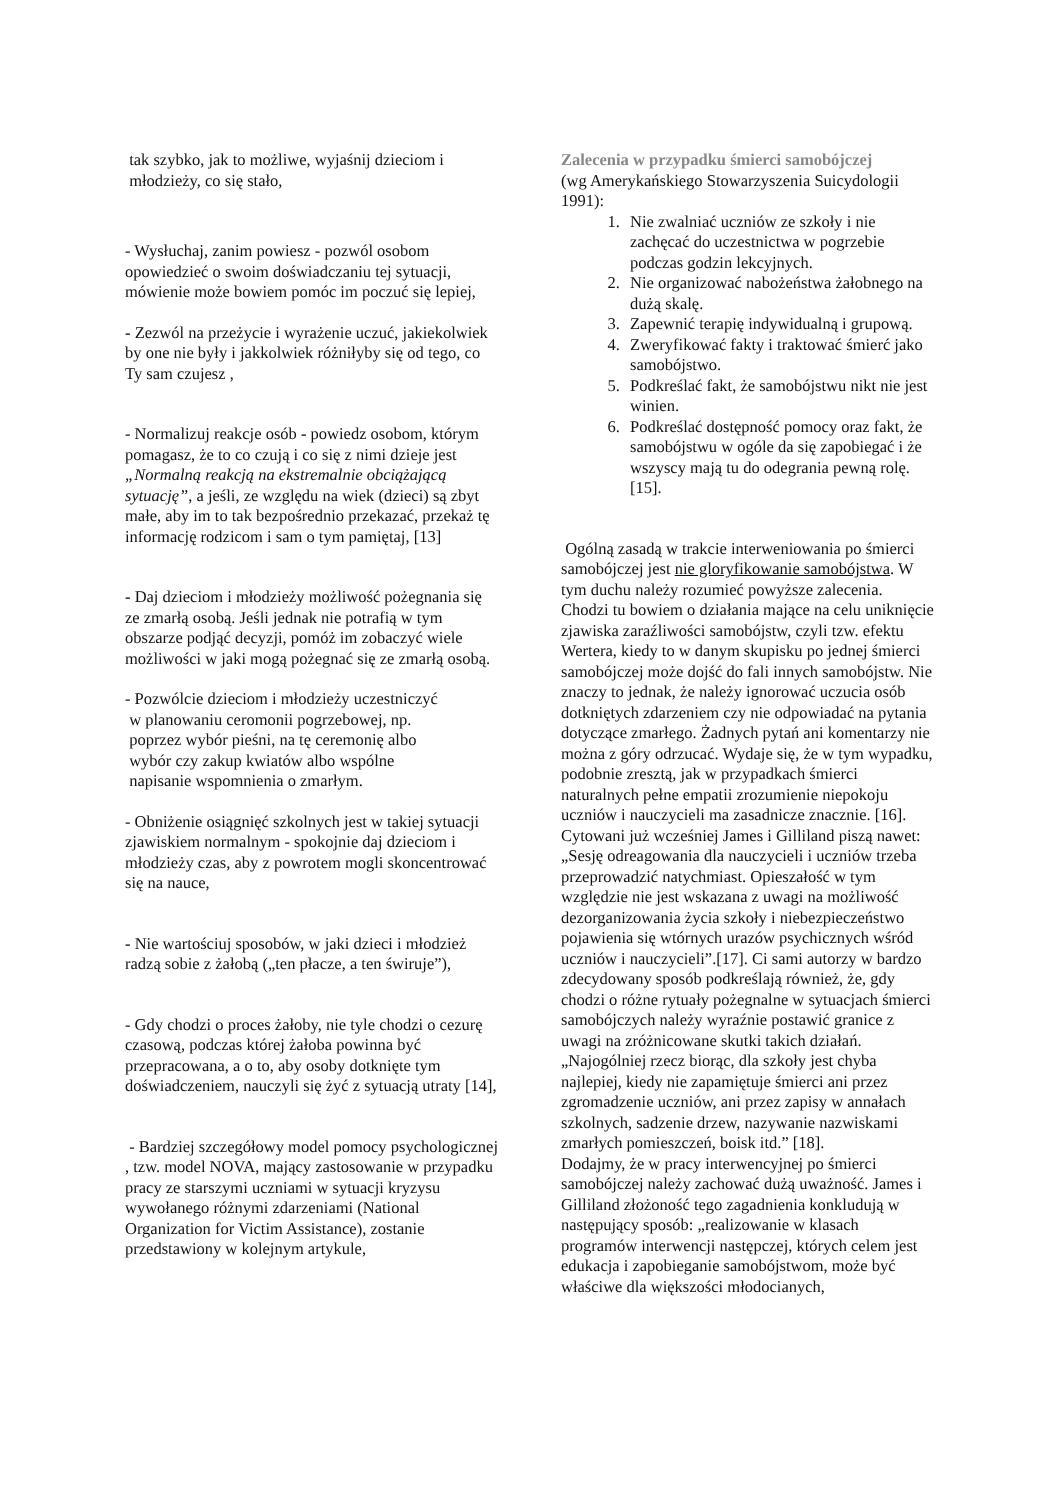tak szybko, jak to możliwe, wyjaśnij dzieciom i
młodzieży, co się stało,
- Wysłuchaj, zanim powiesz - pozwól osobom opowiedzieć o swoim doświadczaniu tej sytuacji, mówienie może bowiem pomóc im poczuć się lepiej,
- Zezwól na przeżycie i wyrażenie uczuć, jakiekolwiek by one nie były i jakkolwiek różniłyby się od tego, co Ty sam czujesz ,
- Normalizuj reakcje osób - powiedz osobom, którym pomagasz, że to co czują i co się z nimi dzieje jest „Normalną reakcją na ekstremalnie obciążającą sytuację”, a jeśli, ze względu na wiek (dzieci) są zbyt małe, aby im to tak bezpośrednio przekazać, przekaż tę informację rodzicom i sam o tym pamiętaj, [13]
- Daj dzieciom i młodzieży możliwość pożegnania się ze zmarłą osobą. Jeśli jednak nie potrafią w tym obszarze podjąć decyzji, pomóż im zobaczyć wiele możliwości w jaki mogą pożegnać się ze zmarłą osobą.
- Pozwólcie dzieciom i młodzieży uczestniczyć
w planowaniu ceromonii pogrzebowej, np.
poprzez wybór pieśni, na tę ceremonię albo
wybór czy zakup kwiatów albo wspólne
napisanie wspomnienia o zmarłym.
- Obniżenie osiągnięć szkolnych jest w takiej sytuacji zjawiskiem normalnym - spokojnie daj dzieciom i młodzieży czas, aby z powrotem mogli skoncentrować się na nauce,
- Nie wartościuj sposobów, w jaki dzieci i młodzież radzą sobie z żałobą („ten płacze, a ten świruje”),
- Gdy chodzi o proces żałoby, nie tyle chodzi o cezurę czasową, podczas której żałoba powinna być przepracowana, a o to, aby osoby dotknięte tym doświadczeniem, nauczyli się żyć z sytuacją utraty [14],
- Bardziej szczegółowy model pomocy psychologicznej , tzw. model NOVA, mający zastosowanie w przypadku pracy ze starszymi uczniami w sytuacji kryzysu wywołanego różnymi zdarzeniami (National Organization for Victim Assistance), zostanie przedstawiony w kolejnym artykule,
Zalecenia w przypadku śmierci samobójczej
(wg Amerykańskiego Stowarzyszenia Suicydologii 1991):
1. Nie zwalniać uczniów ze szkoły i nie zachęcać do uczestnictwa w pogrzebie podczas godzin lekcyjnych.
2. Nie organizować nabożeństwa żałobnego na dużą skalę.
3. Zapewnić terapię indywidualną i grupową.
4. Zweryfikować fakty i traktować śmierć jako samobójstwo.
5. Podkreślać fakt, że samobójstwu nikt nie jest winien.
6. Podkreślać dostępność pomocy oraz fakt, że samobójstwu w ogóle da się zapobiegać i że wszyscy mają tu do odegrania pewną rolę. [15].
Ogólną zasadą w trakcie interweniowania po śmierci samobójczej jest nie gloryfikowanie samobójstwa. W tym duchu należy rozumieć powyższe zalecenia. Chodzi tu bowiem o działania mające na celu uniknięcie zjawiska zaraźliwości samobójstw, czyli tzw. efektu Wertera, kiedy to w danym skupisku po jednej śmierci samobójczej może dojść do fali innych samobójstw. Nie znaczy to jednak, że należy ignorować uczucia osób dotkniętych zdarzeniem czy nie odpowiadać na pytania dotyczące zmarłego. Żadnych pytań ani komentarzy nie można z góry odrzucać. Wydaje się, że w tym wypadku, podobnie zresztą, jak w przypadkach śmierci naturalnych pełne empatii zrozumienie niepokoju uczniów i nauczycieli ma zasadnicze znacznie. [16]. Cytowani już wcześniej James i Gilliland piszą nawet: „Sesję odreagowania dla nauczycieli i uczniów trzeba przeprowadzić natychmiast. Opieszałość w tym względzie nie jest wskazana z uwagi na możliwość dezorganizowania życia szkoły i niebezpieczeństwo pojawienia się wtórnych urazów psychicznych wśród uczniów i nauczycieli”.[17]. Ci sami autorzy w bardzo zdecydowany sposób podkreślają również, że, gdy chodzi o różne rytuały pożegnalne w sytuacjach śmierci samobójczych należy wyraźnie postawić granice z uwagi na zróżnicowane skutki takich działań. „Najogólniej rzecz biorąc, dla szkoły jest chyba najlepiej, kiedy nie zapamiętuje śmierci ani przez zgromadzenie uczniów, ani przez zapisy w annałach szkolnych, sadzenie drzew, nazywanie nazwiskami zmarłych pomieszczeń, boisk itd.” [18].
Dodajmy, że w pracy interwencyjnej po śmierci samobójczej należy zachować dużą uważność. James i Gilliland złożoność tego zagadnienia konkludują w następujący sposób: „realizowanie w klasach programów interwencji następczej, których celem jest edukacja i zapobieganie samobójstwom, może być właściwe dla większości młodocianych,